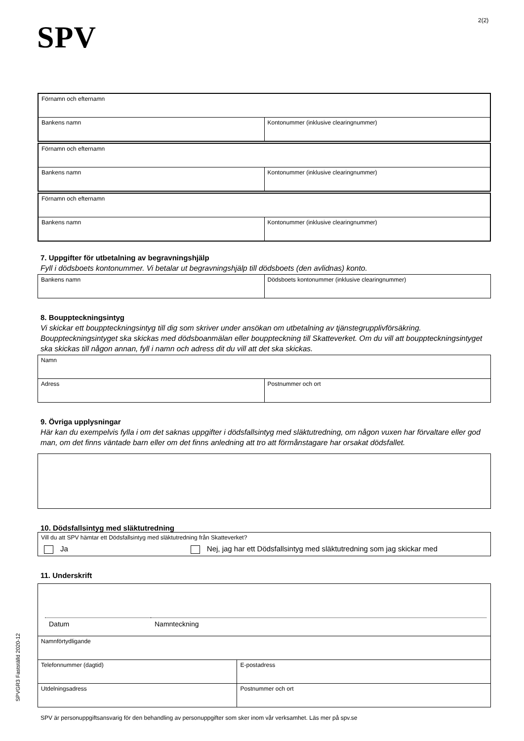SPV 2(2)
| Förnamn och efternamn | |
| Bankens namn | Kontonummer (inklusive clearingnummer) |
| Förnamn och efternamn | |
| Bankens namn | Kontonummer (inklusive clearingnummer) |
| Förnamn och efternamn | |
| Bankens namn | Kontonummer (inklusive clearingnummer) |
7. Uppgifter för utbetalning av begravningshjälp
Fyll i dödsboets kontonummer. Vi betalar ut begravningshjälp till dödsboets (den avlidnas) konto.
| Bankens namn | Dödsboets kontonummer (inklusive clearingnummer) |
8. Bouppteckningsintyg
Vi skickar ett bouppteckningsintyg till dig som skriver under ansökan om utbetalning av tjänstegrupplivförsäkring. Bouppteckningsintyget ska skickas med dödsboanmälan eller bouppteckning till Skatteverket. Om du vill att bouppteckningsintyget ska skickas till någon annan, fyll i namn och adress dit du vill att det ska skickas.
| Namn | |
| Adress | Postnummer och ort |
9. Övriga upplysningar
Här kan du exempelvis fylla i om det saknas uppgifter i dödsfallsintyg med släktutredning, om någon vuxen har förvaltare eller god man, om det finns väntade barn eller om det finns anledning att tro att förmånstagare har orsakat dödsfallet.
10. Dödsfallsintyg med släktutredning
| Vill du att SPV hämtar ett Dödsfallsintyg med släktutredning från Skatteverket? |
| Ja Nej, jag har ett Dödsfallsintyg med släktutredning som jag skickar med |
11. Underskrift
Datum Namnteckning
| Namnförtydligande | |
| Telefonnummer (dagtid) | E-postadress |
| Utdelningsadress | Postnummer och ort |
SPV är personuppgiftsansvarig för den behandling av personuppgifter som sker inom vår verksamhet. Läs mer på spv.se
SPVGR3 Fastställd 2020-12